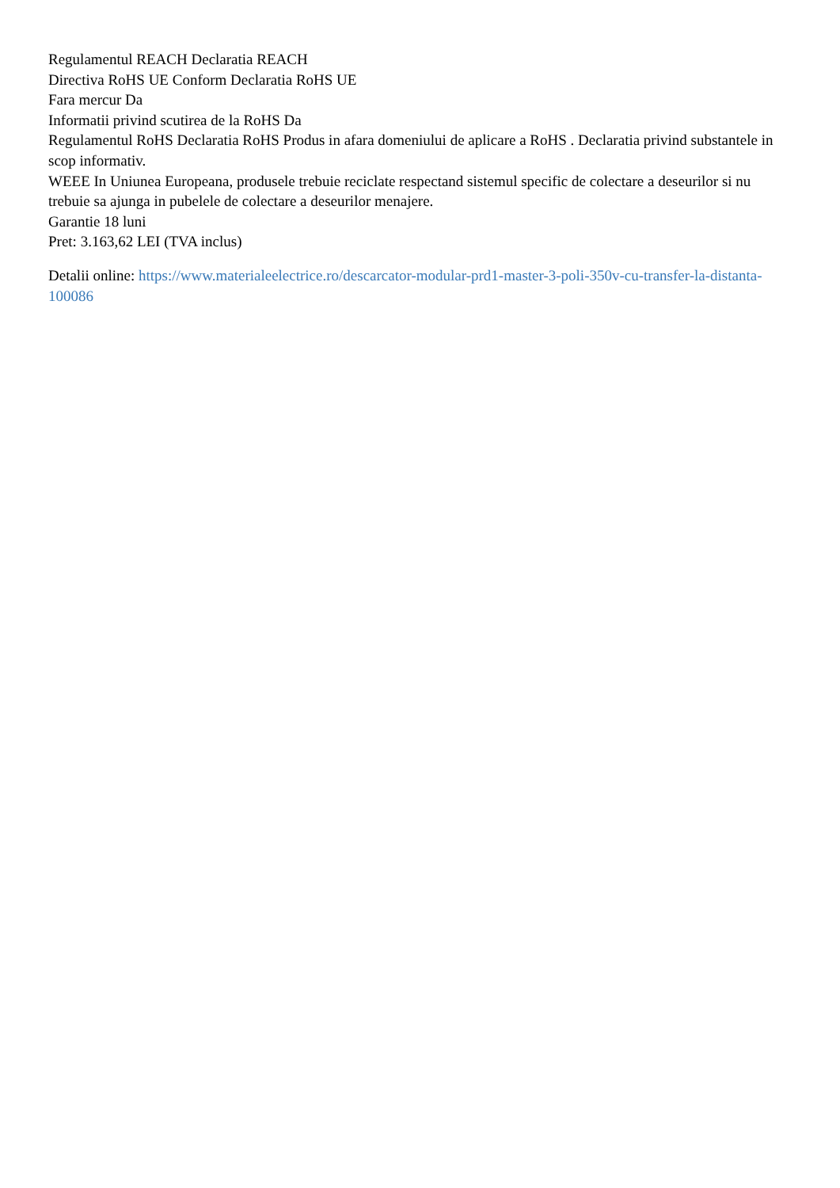Regulamentul REACH Declaratia REACH
Directiva RoHS UE Conform Declaratia RoHS UE
Fara mercur Da
Informatii privind scutirea de la RoHS Da
Regulamentul RoHS Declaratia RoHS Produs in afara domeniului de aplicare a RoHS . Declaratia privind substantele in scop informativ.
WEEE In Uniunea Europeana, produsele trebuie reciclate respectand sistemul specific de colectare a deseurilor si nu trebuie sa ajunga in pubelele de colectare a deseurilor menajere.
Garantie 18 luni
Pret: 3.163,62 LEI (TVA inclus)
Detalii online: https://www.materialeelectrice.ro/descarcator-modular-prd1-master-3-poli-350v-cu-transfer-la-distanta-100086